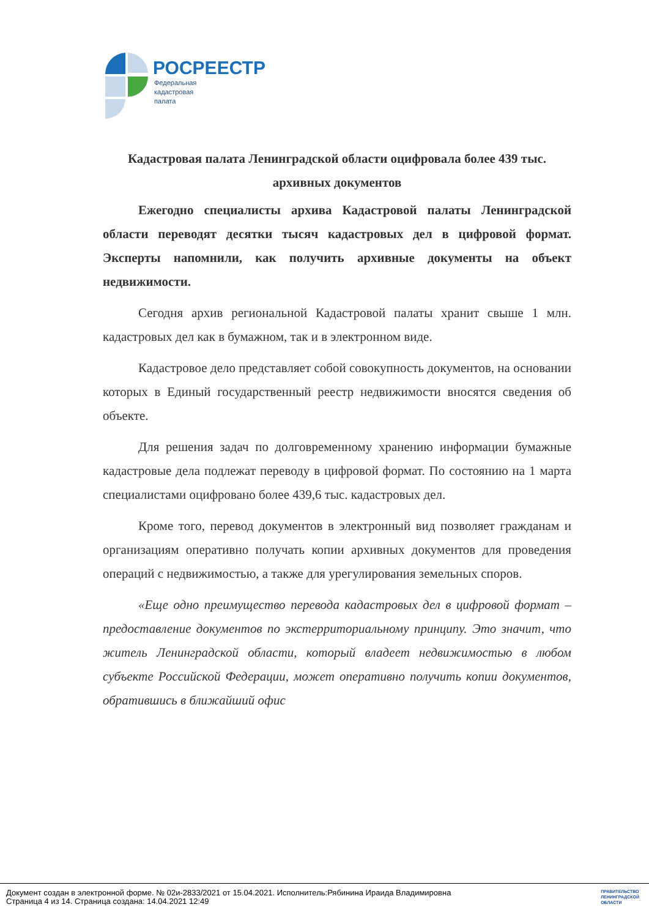РОСРЕЕСТР
Федеральная
кадастровая
палата
Кадастровая палата Ленинградской области оцифровала более 439 тыс. архивных документов
Ежегодно специалисты архива Кадастровой палаты Ленинградской области переводят десятки тысяч кадастровых дел в цифровой формат. Эксперты напомнили, как получить архивные документы на объект недвижимости.
Сегодня архив региональной Кадастровой палаты хранит свыше 1 млн. кадастровых дел как в бумажном, так и в электронном виде.
Кадастровое дело представляет собой совокупность документов, на основании которых в Единый государственный реестр недвижимости вносятся сведения об объекте.
Для решения задач по долговременному хранению информации бумажные кадастровые дела подлежат переводу в цифровой формат. По состоянию на 1 марта специалистами оцифровано более 439,6 тыс. кадастровых дел.
Кроме того, перевод документов в электронный вид позволяет гражданам и организациям оперативно получать копии архивных документов для проведения операций с недвижимостью, а также для урегулирования земельных споров.
«Еще одно преимущество перевода кадастровых дел в цифровой формат – предоставление документов по экстерриториальному принципу. Это значит, что житель Ленинградской области, который владеет недвижимостью в любом субъекте Российской Федерации, может оперативно получить копии документов, обратившись в ближайший офис
Документ создан в электронной форме. № 02и-2833/2021 от 15.04.2021. Исполнитель:Рябинина Ираида Владимировна
Страница 4 из 14. Страница создана: 14.04.2021 12:49
ПРАВИТЕЛЬСТВО
ЛЕНИНГРАДСКОЙ
ОБЛАСТИ